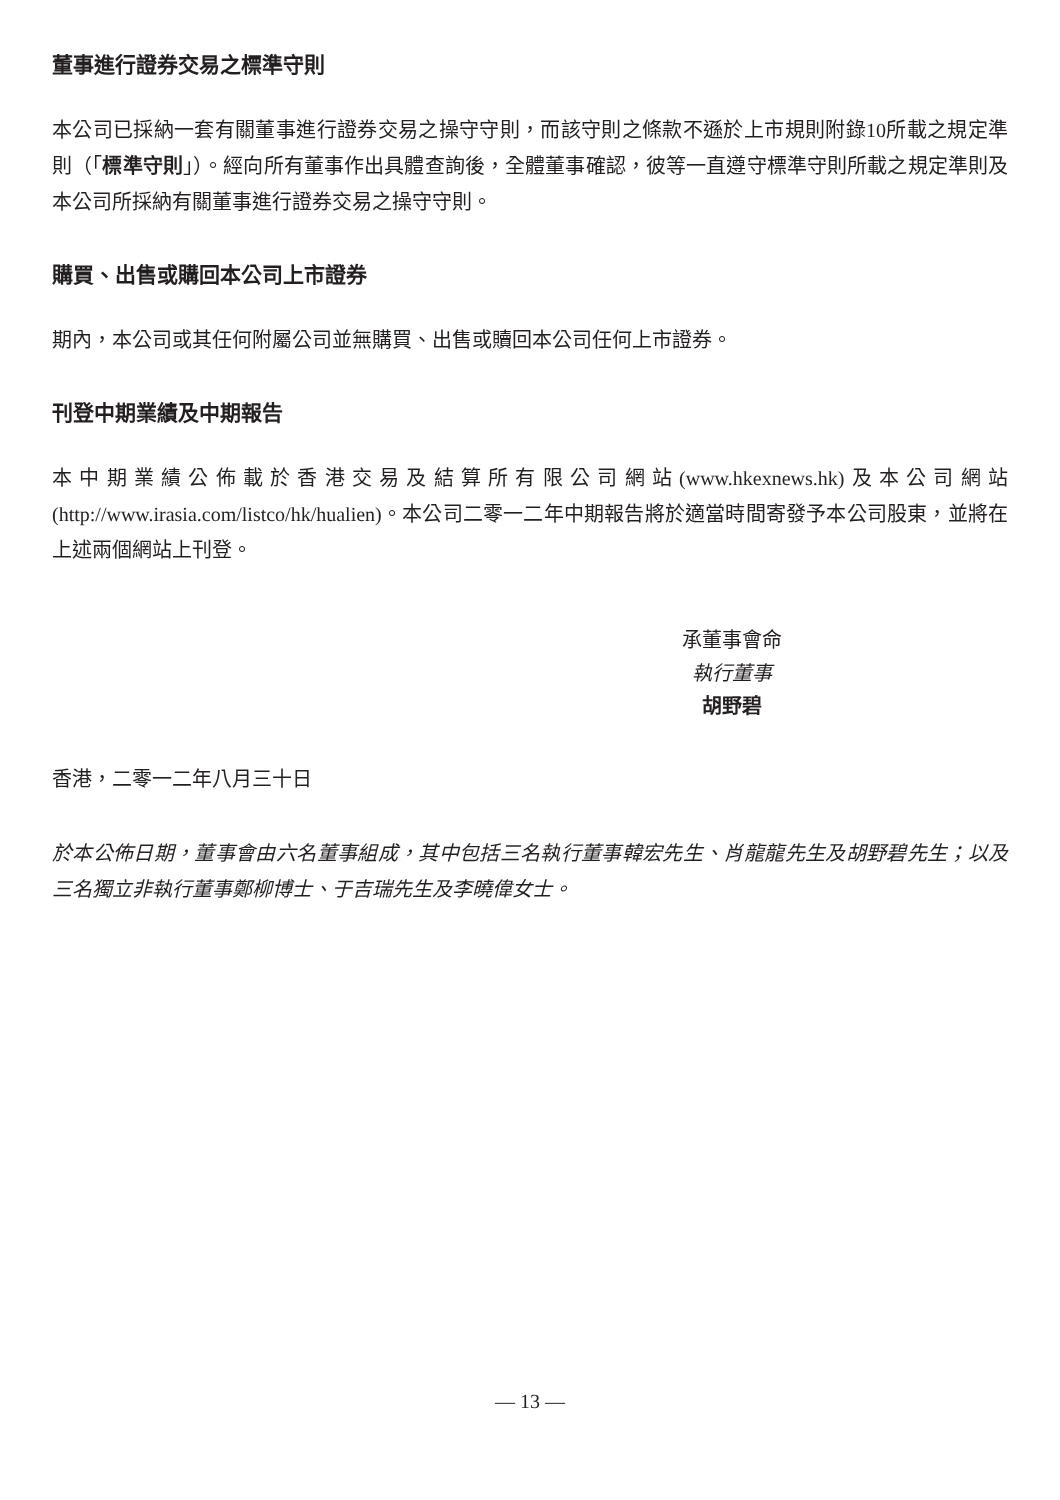董事進行證券交易之標準守則
本公司已採納一套有關董事進行證券交易之操守守則，而該守則之條款不遜於上市規則附錄10所載之規定準則（「標準守則」）。經向所有董事作出具體查詢後，全體董事確認，彼等一直遵守標準守則所載之規定準則及本公司所採納有關董事進行證券交易之操守守則。
購買、出售或購回本公司上市證券
期內，本公司或其任何附屬公司並無購買、出售或贖回本公司任何上市證券。
刊登中期業績及中期報告
本中期業績公佈載於香港交易及結算所有限公司網站(www.hkexnews.hk)及本公司網站(http://www.irasia.com/listco/hk/hualien)。本公司二零一二年中期報告將於適當時間寄發予本公司股東，並將在上述兩個網站上刊登。
承董事會命
執行董事
胡野碧
香港，二零一二年八月三十日
於本公佈日期，董事會由六名董事組成，其中包括三名執行董事韓宏先生、肖龍龍先生及胡野碧先生；以及三名獨立非執行董事鄭柳博士、于吉瑞先生及李曉偉女士。
— 13 —